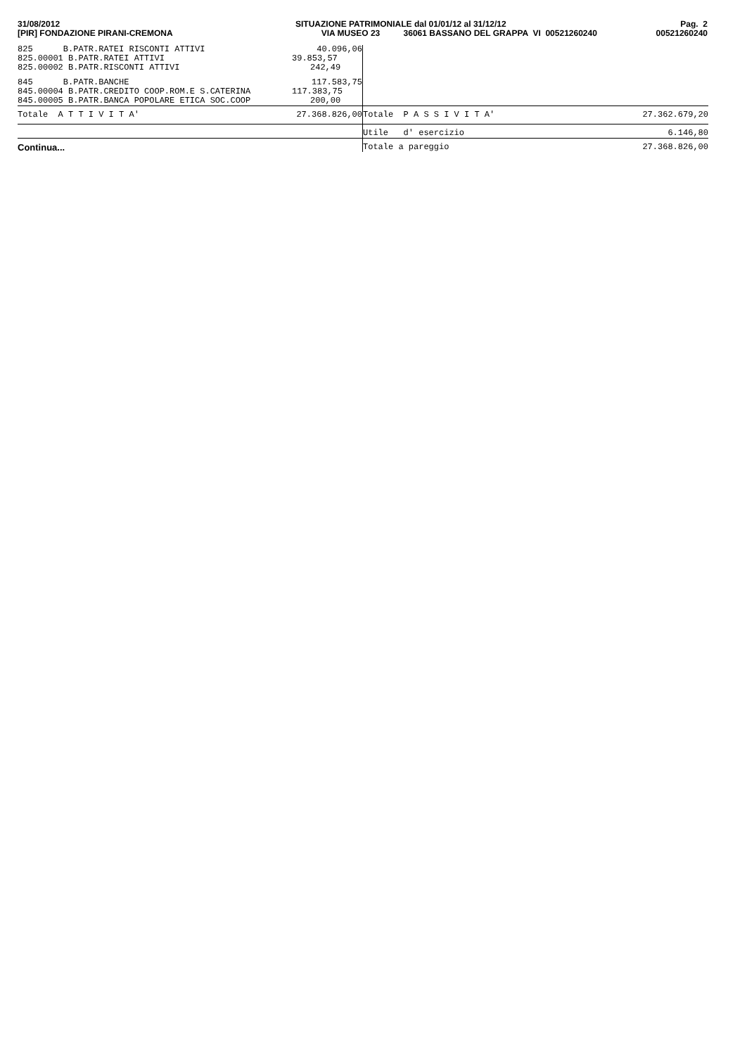31/08/2012 [PIR] FONDAZIONE PIRANI-CREMONA
SITUAZIONE PATRIMONIALE dal 01/01/12 al 31/12/12 VIA MUSEO 23 36061 BASSANO DEL GRAPPA VI 00521260240
Pag. 2 00521260240
| 825 B.PATR.RATEI RISCONTI ATTIVI | 40.096,06 | | |
| 825.00001 B.PATR.RATEI ATTIVI | 39.853,57 | | |
| 825.00002 B.PATR.RISCONTI ATTIVI | 242,49 | | |
| 845 B.PATR.BANCHE | 117.583,75 | | |
| 845.00004 B.PATR.CREDITO COOP.ROM.E S.CATERINA | 117.383,75 | | |
| 845.00005 B.PATR.BANCA POPOLARE ETICA SOC.COOP | 200,00 | | |
| Totale A T T I V I T A' | 27.368.826,00 | Totale P A S S I V I T A' | 27.362.679,20 |
| | | Utile d' esercizio | 6.146,80 |
| | | Totale a pareggio | 27.368.826,00 |
Continua...